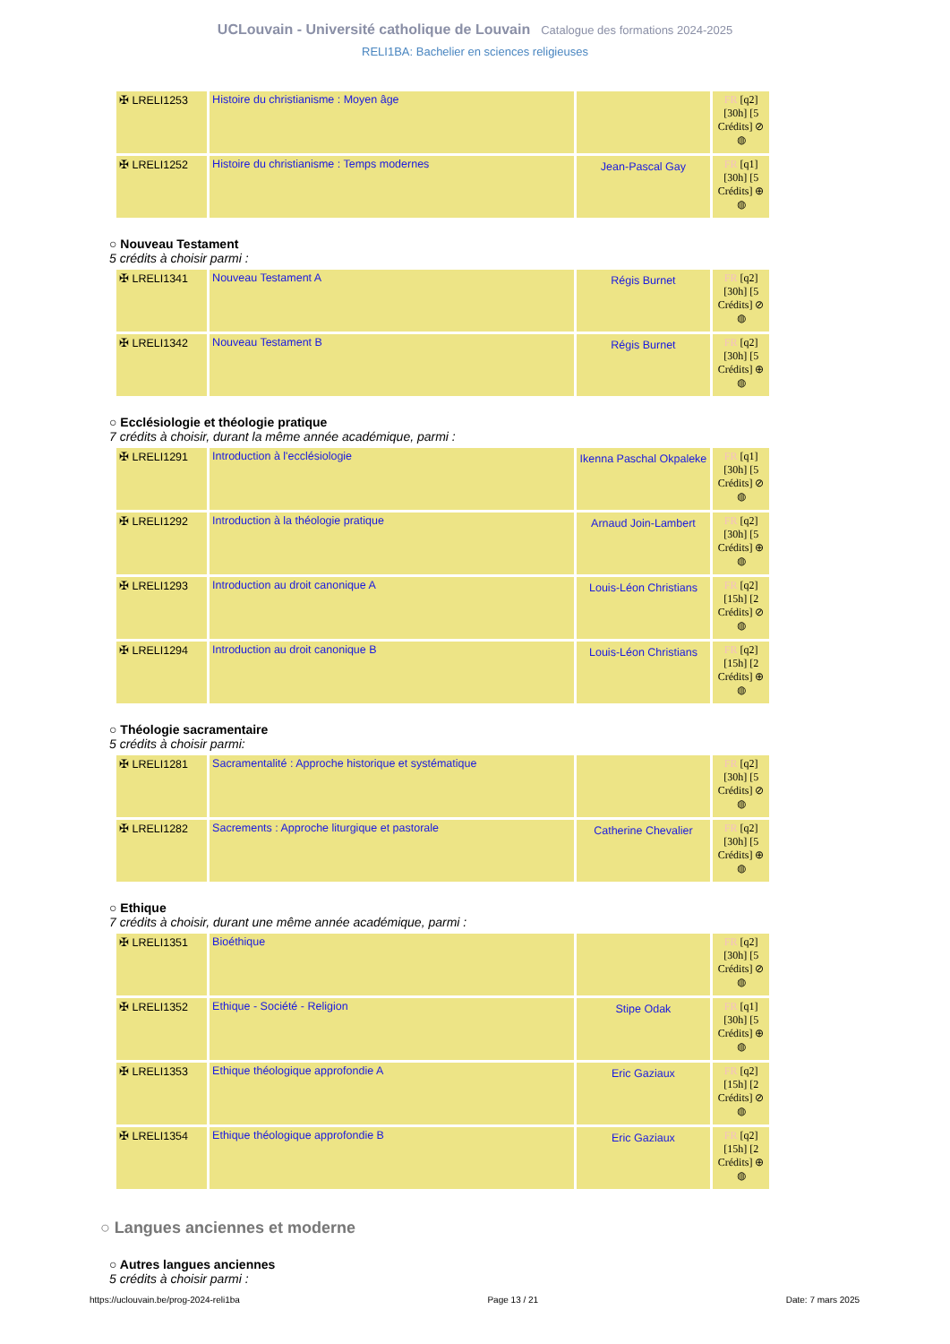UCLouvain - Université catholique de Louvain Catalogue des formations 2024-2025
RELI1BA: Bachelier en sciences religieuses
| ✠ LRELI1253 | Histoire du christianisme : Moyen âge | | FR [q2] [30h] [5 Crédits] ⊘ ◍ |
| ✠ LRELI1252 | Histoire du christianisme : Temps modernes | Jean-Pascal Gay | FR [q1] [30h] [5 Crédits] ⊕ ◍ |
○ Nouveau Testament
5 crédits à choisir parmi :
| ✠ LRELI1341 | Nouveau Testament A | Régis Burnet | FR [q2] [30h] [5 Crédits] ⊘ ◍ |
| ✠ LRELI1342 | Nouveau Testament B | Régis Burnet | FR [q2] [30h] [5 Crédits] ⊕ ◍ |
○ Ecclésiologie et théologie pratique
7 crédits à choisir, durant la même année académique, parmi :
| ✠ LRELI1291 | Introduction à l'ecclésiologie | Ikenna Paschal Okpaleke | FR [q1] [30h] [5 Crédits] ⊘ ◍ |
| ✠ LRELI1292 | Introduction à la théologie pratique | Arnaud Join-Lambert | FR [q2] [30h] [5 Crédits] ⊕ ◍ |
| ✠ LRELI1293 | Introduction au droit canonique A | Louis-Léon Christians | FR [q2] [15h] [2 Crédits] ⊘ ◍ |
| ✠ LRELI1294 | Introduction au droit canonique B | Louis-Léon Christians | FR [q2] [15h] [2 Crédits] ⊕ ◍ |
○ Théologie sacramentaire
5 crédits à choisir parmi:
| ✠ LRELI1281 | Sacramentalité : Approche historique et systématique | | FR [q2] [30h] [5 Crédits] ⊘ ◍ |
| ✠ LRELI1282 | Sacrements : Approche liturgique et pastorale | Catherine Chevalier | FR [q2] [30h] [5 Crédits] ⊕ ◍ |
○ Ethique
7 crédits à choisir, durant une même année académique, parmi :
| ✠ LRELI1351 | Bioéthique | | FR [q2] [30h] [5 Crédits] ⊘ ◍ |
| ✠ LRELI1352 | Ethique - Société - Religion | Stipe Odak | FR [q1] [30h] [5 Crédits] ⊕ ◍ |
| ✠ LRELI1353 | Ethique théologique approfondie A | Eric Gaziaux | FR [q2] [15h] [2 Crédits] ⊘ ◍ |
| ✠ LRELI1354 | Ethique théologique approfondie B | Eric Gaziaux | FR [q2] [15h] [2 Crédits] ⊕ ◍ |
○ Langues anciennes et moderne
○ Autres langues anciennes
5 crédits à choisir parmi :
https://uclouvain.be/prog-2024-reli1ba Page 13 / 21 Date: 7 mars 2025